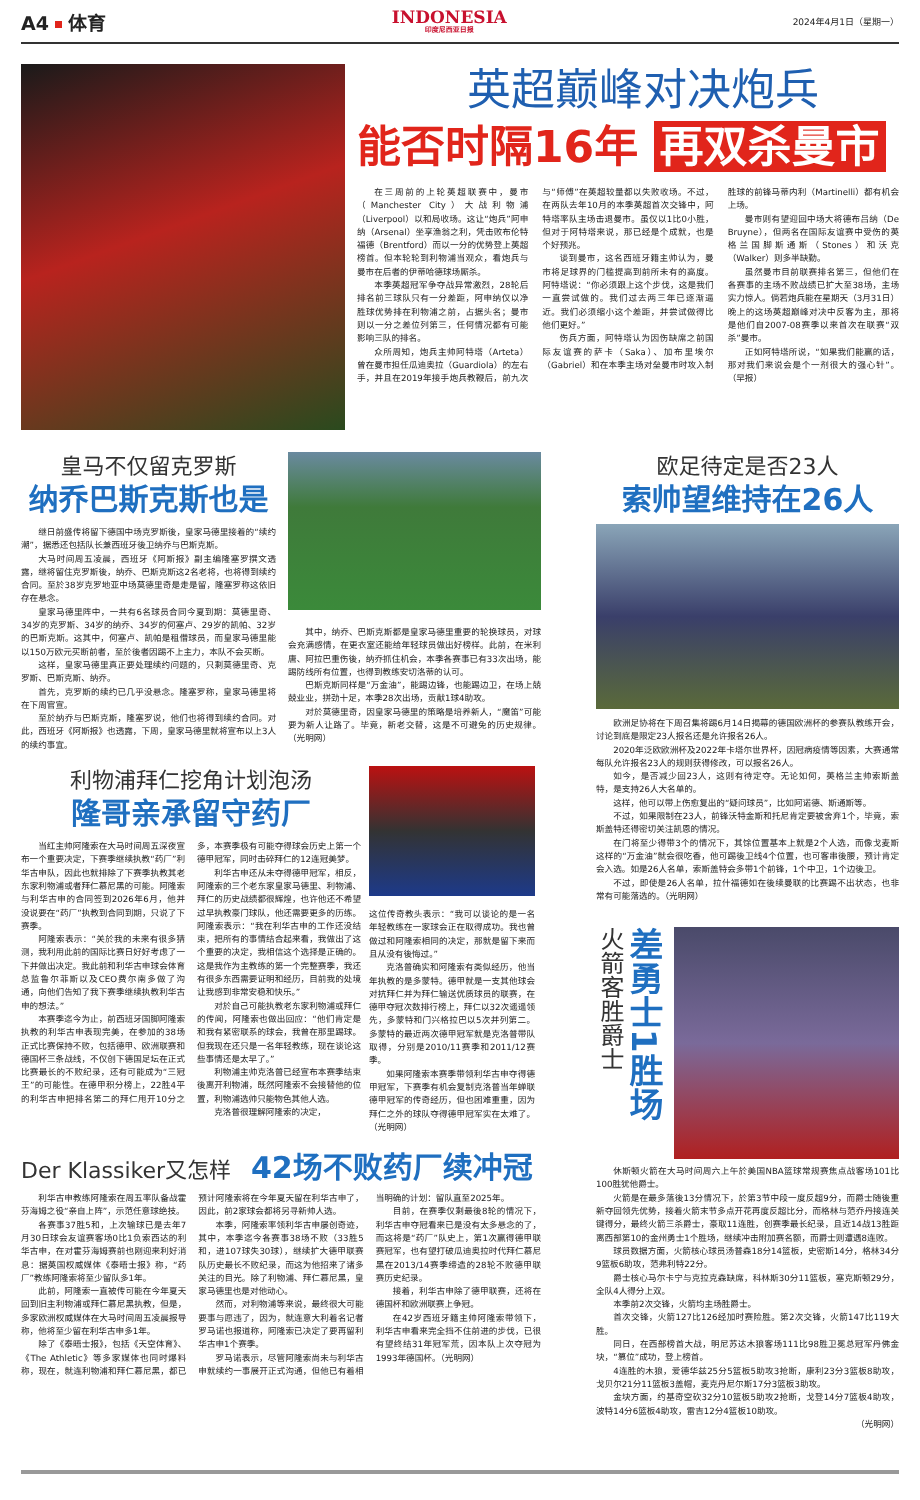A4 体育
INDONESIA
印度尼西亚日报
2024年4月1日（星期一）
英超巅峰对决炮兵
能否时隔16年 再双杀曼市
在三周前的上轮英超联赛中，曼市（Manchester City）大战利物浦（Liverpool）以和局收场。这让“炮兵”阿申纳（Arsenal）坐享渔翁之利，凭击败布伦特福德（Brentford）而以一分的优势登上英超榜首。但本轮轮到利物浦当观众，看炮兵与曼市在后者的伊蒂哈德球场厮杀。
本季英超冠军争夺战异常激烈，28轮后排名前三球队只有一分差距，阿申纳仅以净胜球优势排在利物浦之前，占据头名；曼市则以一分之差位列第三，任何情况都有可能影响三队的排名。
众所周知，炮兵主帅阿特塔（Arteta）曾在曼市担任瓜迪奥拉（Guardiola）的左右手，并且在2019年接手炮兵教鞭后，前九次与“师傅”在英超较量都以失败收场。不过，在两队去年10月的本季英超首次交锋中，阿特塔率队主场击退曼市。虽仅以1比0小胜，但对于阿特塔来说，那已经是个成就，也是个好预兆。
谈到曼市，这名西班牙籍主帅认为，曼市将足球界的门槛提高到前所未有的高度。阿特塔说：“你必须跟上这个步伐，这是我们一直尝试做的。我们过去两三年已逐渐逼近。我们必须缩小这个差距，并尝试做得比他们更好。”
伤兵方面，阿特塔认为因伤缺席之前国际友谊赛的萨卡（Saka）、加布里埃尔（Gabriel）和在本季主场对垒曼市时攻入制胜球的前锋马蒂内利（Martinelli）都有机会上场。
曼市则有望迎回中场大将德布吕纳（De Bruyne），但两名在国际友谊赛中受伤的英格兰国脚斯通斯（Stones）和沃克（Walker）则多半缺勤。
虽然曼市目前联赛排名第三，但他们在各赛事的主场不败战绩已扩大至38场，主场实力惊人。倘若炮兵能在星期天（3月31日）晚上的这场英超巅峰对决中反客为主，那将是他们自2007-08赛季以来首次在联赛“双杀”曼市。
正如阿特塔所说，“如果我们能赢的话，那对我们来说会是个一剂很大的强心针”。（早报）
皇马不仅留克罗斯
纳乔巴斯克斯也是
继日前盛传将留下德国中场克罗斯後，皇家马德里接着的“续约潮”，据悉还包括队长兼西班牙後卫纳乔与巴斯克斯。
大马时间周五凌晨，西班牙《阿斯报》副主编隆塞罗撰文透露，继将留住克罗斯後，纳乔、巴斯克斯这2名老将，也将得到续约合同。至於38岁克罗地亚中场莫德里奇是走是留，隆塞罗称这依旧存在悬念。
皇家马德里阵中，一共有6名球员合同今夏到期：莫德里奇、34岁的克罗斯、34岁的纳乔、34岁的何塞卢、29岁的凯帕、32岁的巴斯克斯。这其中，何塞卢、凯帕是租借球员，而皇家马德里能以150万欧元买断前者，至於後者因踢不上主力，本队不会买断。
这样，皇家马德里真正要处理续约问题的，只剩莫德里奇、克罗斯、巴斯克斯、纳乔。
首先，克罗斯的续约已几乎没悬念。隆塞罗称，皇家马德里将在下周官宣。
至於纳乔与巴斯克斯，隆塞罗说，他们也将得到续约合同。对此，西班牙《阿斯报》也透露，下周，皇家马德里就将宣布以上3人的续约事宜。
其中，纳乔、巴斯克斯都是皇家马德里重要的轮换球员，对球会充满感情，在更衣室还能给年轻球员做出好榜样。此前，在米利唐、阿拉巴重伤後，纳乔抓住机会，本季各赛事已有33次出场，能踢防线所有位置，也得到教练安切洛蒂的认可。
巴斯克斯同样是“万金油”，能踢边锋，也能踢边卫，在场上兢兢业业，拼劲十足，本季28次出场，贡献1球4助攻。
对於莫德里奇，因皇家马德里的策略是培养新人，“魔笛”可能要为新人让路了。毕竟，新老交替，这是不可避免的历史规律。（光明网）
利物浦拜仁挖角计划泡汤
隆哥亲承留守药厂
当红主帅阿隆索在大马时间周五深夜宣布一个重要决定，下赛季继续执教“药厂”利华古申队，因此也就排除了下赛季执教其老东家利物浦或者拜仁慕尼黑的可能。阿隆索与利华古申的合同签到2026年6月，他并没说要在“药厂”执教到合同到期，只说了下赛季。
阿隆索表示：“关於我的未来有很多猜测，我利用此前的国际比赛日好好考虑了一下并做出决定。我此前和利华古申球会体育总监鲁尔菲斯以及CEO费尔南多做了沟通，向他们告知了我下赛季继续执教利华古申的想法。”
本赛季迄今为止，前西班牙国脚阿隆索执教的利华古申表现完美，在参加的38场正式比赛保持不败，包括德甲、欧洲联赛和德国杯三条战线，不仅创下德国足坛在正式比赛最长的不败纪录，还有可能成为“三冠王”的可能性。在德甲积分榜上，22胜4平的利华古申把排名第二的拜仁甩开10分之多，本赛季极有可能夺得球会历史上第一个德甲冠军，同时击碎拜仁的12连冠美梦。
利华古申还从未夺得德甲冠军，相反，阿隆索的三个老东家皇家马德里、利物浦、拜仁的历史战绩都很辉煌，也许他还不希望过早执教豪门球队，他还需要更多的历练。阿隆索表示：“我在利华古申的工作还没结束，把所有的事情结合起来看，我做出了这个重要的决定，我相信这个选择是正确的。这是我作为主教练的第一个完整赛季，我还有很多东西需要证明和经历，目前我的处境让我感到非常安稳和快乐。”
对於自己可能执教老东家利物浦或拜仁的传闻，阿隆索也做出回应：“他们肯定是和我有紧密联系的球会，我曾在那里踢球。但我现在还只是一名年轻教练，现在谈论这些事情还是太早了。”
利物浦主帅克洛普已经宣布本赛季结束後离开利物浦，既然阿隆索不会接替他的位置，利物浦选帅只能物色其他人选。
克洛普很理解阿隆索的决定，
这位传奇教头表示：“我可以谈论的是一名年轻教练在一家球会正在取得成功。我也曾做过和阿隆索相同的决定，那就是留下来而且从没有後悔过。”
克洛普确实和阿隆索有类似经历，他当年执教的是多蒙特。德甲就是一支其他球会对抗拜仁并为拜仁输送优质球员的联赛，在德甲夺冠次数排行榜上，拜仁以32次遥遥领先，多蒙特和门兴格拉巴以5次并列第二。多蒙特的最近两次德甲冠军就是克洛普带队取得，分别是2010/11赛季和2011/12赛季。
如果阿隆索本赛季带领利华古申夺得德甲冠军，下赛季有机会复制克洛普当年蝉联德甲冠军的传奇经历，但也困难重重，因为拜仁之外的球队夺得德甲冠军实在太难了。（光明网）
Der Klassiker又怎样
42场不败药厂续冲冠
利华古申教练阿隆索在周五率队备战霍芬海姆之役“亲自上阵”，示范任意球绝技。
各赛事37胜5和，上次输球已是去年7月30日球会友谊赛客场0比1负索西达的利华古申，在对霍芬海姆赛前也刚迎来利好消息：据英国权威媒体《泰晤士报》称，“药厂”教练阿隆索将至少留队多1年。
此前，阿隆索一直被传可能在今年夏天回到旧主利物浦或拜仁慕尼黑执教，但是，多家欧洲权威媒体在大马时间周五凌晨报导称，他将至少留在利华古申多1年。
除了《泰晤士报》，包括《天空体育》、《The Athletic》等多家媒体也同时爆料称，现在，就连利物浦和拜仁慕尼黑，都已预计阿隆索将在今年夏天留在利华古申了，因此，前2家球会都将另寻新帅人选。
本季，阿隆索率领利华古申屡创奇迹，其中，本季迄今各赛事38场不败（33胜5和，进107球失30球），继续扩大德甲联赛队历史最长不败纪录，而这为他招来了诸多关注的目光。除了利物浦、拜仁慕尼黑，皇家马德里也是对他动心。
然而，对利物浦等来说，最终很大可能要事与愿违了，因为，就连意大利着名记者罗马诺也报道称，阿隆索已决定了要再留利华古申1个赛季。
罗马诺表示，尽管阿隆索尚未与利华古申就续约一事展开正式沟通，但他已有着相当明确的计划：留队直至2025年。
目前，在赛季仅剩最後8轮的情况下，利华古申夺冠看来已是没有太多悬念的了，而这将是“药厂”队史上，第1次赢得德甲联赛冠军，也有望打破瓜迪奥拉时代拜仁慕尼黑在2013/14赛季缔造的28轮不败德甲联赛历史纪录。
接着，利华古申除了德甲联赛，还将在德国杯和欧洲联赛上争冠。
在42岁西班牙籍主帅阿隆索带领下，利华古申看来完全挡不住前进的步伐，已很有望终结31年冠军荒，因本队上次夺冠为1993年德国杯。（光明网）
欧足待定是否23人
索帅望维持在26人
欧洲足协将在下周召集将踢6月14日揭幕的德国欧洲杯的参赛队教练开会，讨论到底是限定23人报名还是允许报名26人。
2020年泛欧欧洲杯及2022年卡塔尔世界杯，因冠病疫情等因素，大赛通常每队允许报名23人的规则获得修改，可以报名26人。
如今，是否减少回23人，这则有待定夺。无论如何，英格兰主帅索斯盖特，是支持26人大名单的。
这样，他可以带上伤愈复出的“疑问球员”，比如阿诺德、斯通斯等。
不过，如果限制在23人，前锋沃特金斯和托尼肯定要被舍弃1个，毕竟，索斯盖特还得密切关注凯恩的情况。
在门将至少得带3个的情况下，其馀位置基本上就是2个人选，而像戈麦斯这样的“万金油”就会很吃香，他可踢後卫线4个位置，也可客串後腰，预计肯定会入选。如是26人名单，索斯盖特会多带1个前锋，1个中卫，1个边後卫。
不过，即使是26人名单，拉什福德如在後续曼联的比赛踢不出状态，也非常有可能落选的。（光明网）
火箭客胜爵士
差勇士1胜场
休斯顿火箭在大马时间周六上午於美国NBA篮球常规赛焦点战客场101比100胜犹他爵士。
火箭是在最多落後13分情况下，於第3节中段一度反超9分，而爵士随後重新夺回领先优势，接着火箭末节多点开花再度反超比分，而格林与范乔丹接连关键得分，最终火箭三杀爵士，豪取11连胜，创赛季最长纪录，且近14战13胜距离西部第10的金州勇士1个胜场，继续冲击附加赛名额，而爵士则遭遇8连败。
球员数据方面，火箭核心球员汤普森18分14篮板，史密斯14分，格林34分9篮板6助攻，范弗利特22分。
爵士核心马尔卡宁与克拉克森缺席，科林斯30分11篮板，塞克斯顿29分，全队4人得分上双。
本季前2次交锋，火箭均主场胜爵士。
首次交锋，火箭127比126经加时赛险胜。第2次交锋，火箭147比119大胜。
同日，在西部榜首大战，明尼苏达木狼客场111比98胜卫冕总冠军丹佛金块，“篡位”成功，登上榜首。
4连胜的木狼，爱德华兹25分5篮板5助攻3抢断，康利23分3篮板8助攻，戈贝尔21分11篮板3盖帽，麦克丹尼尔斯17分3篮板3助攻。
金块方面，约基奇空砍32分10篮板5助攻2抢断，戈登14分7篮板4助攻，波特14分6篮板4助攻，雷吉12分4篮板10助攻。
（光明网）